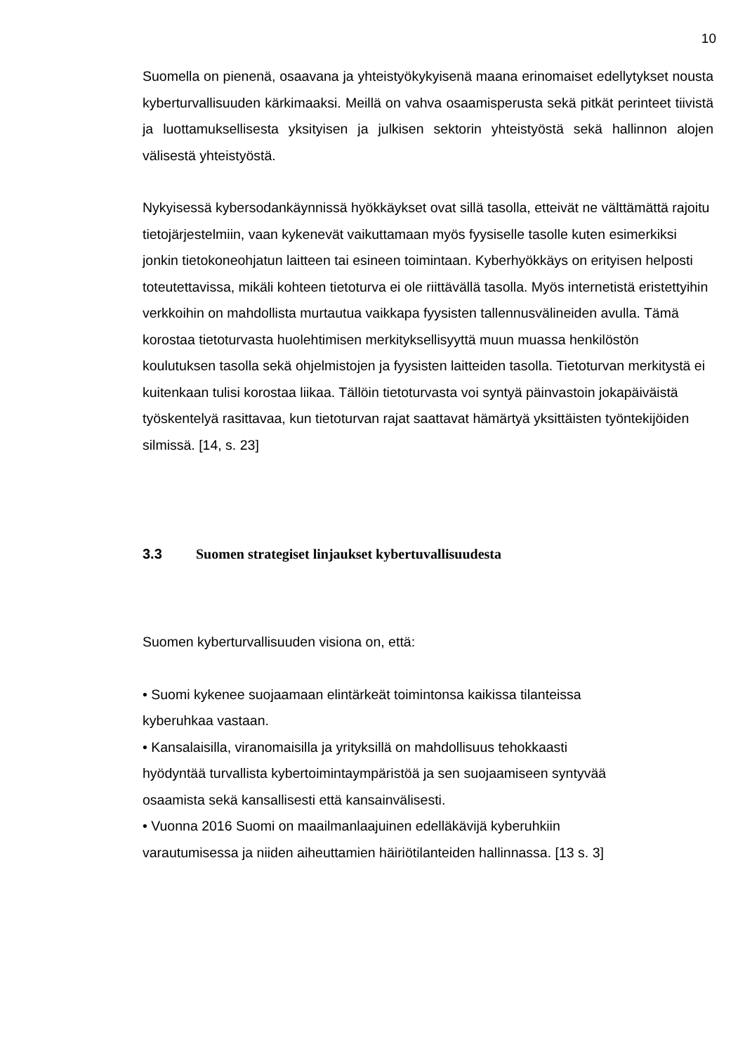10
Suomella on pienenä, osaavana ja yhteistyökykyisenä maana erinomaiset edellytykset nousta kyberturvallisuuden kärkimaaksi. Meillä on vahva osaamisperusta sekä pitkät perinteet tiivistä ja luottamuksellisesta yksityisen ja julkisen sektorin yhteistyöstä sekä hallinnon alojen välisestä yhteistyöstä.
Nykyisessä kybersodankäynnissä hyökkäykset ovat sillä tasolla, etteivät ne välttämättä rajoitu tietojärjestelmiin, vaan kykenevät vaikuttamaan myös fyysiselle tasolle kuten esimerkiksi jonkin tietokoneohjatun laitteen tai esineen toimintaan. Kyberhyökkäys on erityisen helposti toteutettavissa, mikäli kohteen tietoturva ei ole riittävällä tasolla. Myös internetistä eristettyihin verkkoihin on mahdollista murtautua vaikkapa fyysisten tallennusvälineiden avulla. Tämä korostaa tietoturvasta huolehtimisen merkityksellisyyttä muun muassa henkilöstön koulutuksen tasolla sekä ohjelmistojen ja fyysisten laitteiden tasolla. Tietoturvan merkitystä ei kuitenkaan tulisi korostaa liikaa. Tällöin tietoturvasta voi syntyä päinvastoin jokapäiväistä työskentelyä rasittavaa, kun tietoturvan rajat saattavat hämärtyä yksittäisten työntekijöiden silmissä. [14, s. 23]
3.3 Suomen strategiset linjaukset kybertuvallisuudesta
Suomen kyberturvallisuuden visiona on, että:
• Suomi kykenee suojaamaan elintärkeät toimintonsa kaikissa tilanteissa
kyberuhkaa vastaan.
• Kansalaisilla, viranomaisilla ja yrityksillä on mahdollisuus tehokkaasti
hyödyntää turvallista kybertoimintaympäristöä ja sen suojaamiseen syntyvää
osaamista sekä kansallisesti että kansainvälisesti.
• Vuonna 2016 Suomi on maailmanlaajuinen edelläkävijä kyberuhkiin
varautumisessa ja niiden aiheuttamien häiriötilanteiden hallinnassa. [13 s. 3]